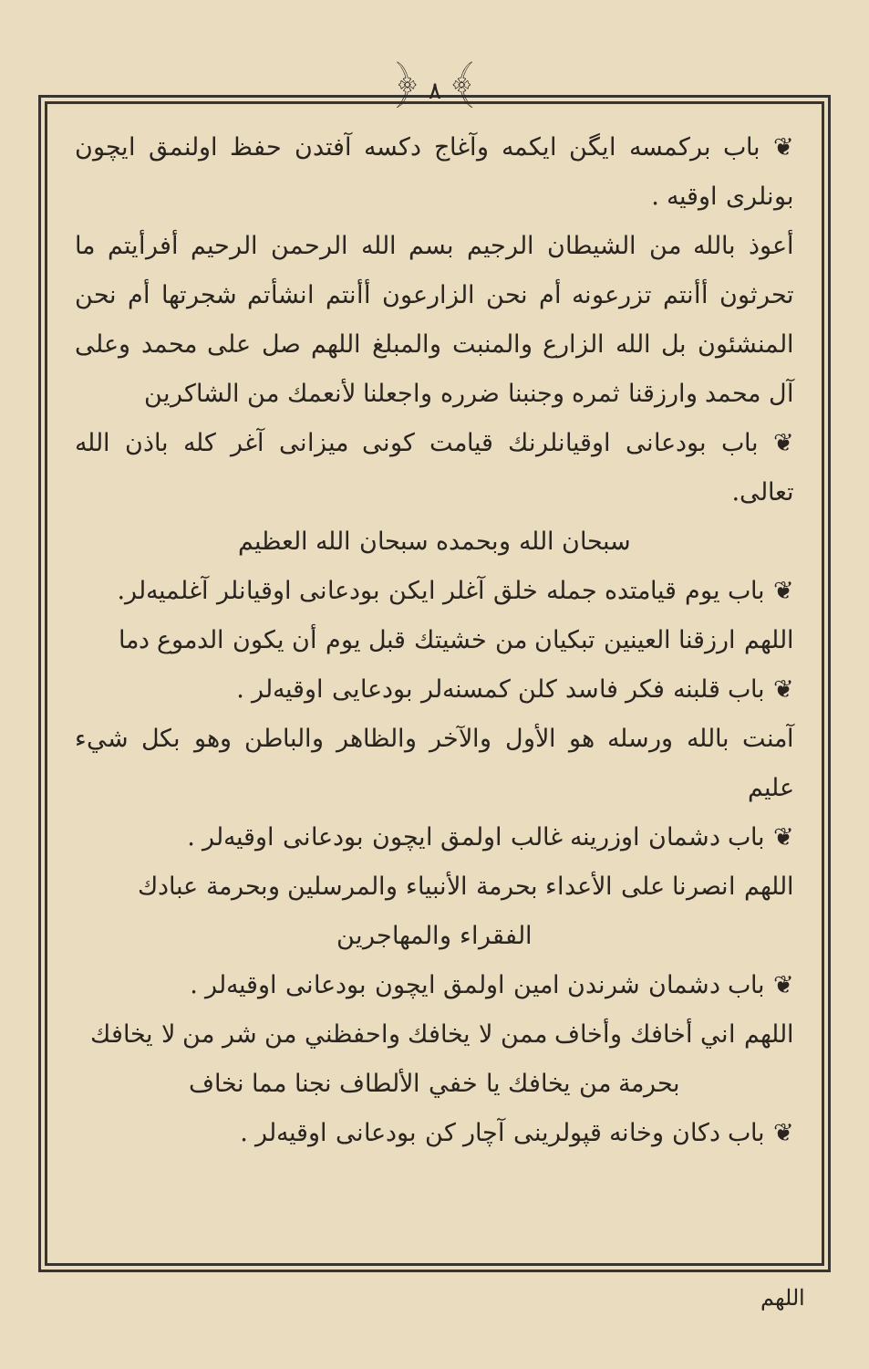﴿ ٨ ﴾
❦ باب برکمسه ایگن ایکمه وآغاج دکسه آفتدن حفظ اولنمق ایچون بونلری اوقیه .
أعوذ بالله من الشيطان الرجيم بسم الله الرحمن الرحيم أفرأيتم ما تحرثون أأنتم تزرعونه أم نحن الزارعون أأنتم انشأتم شجرتها أم نحن المنشئون بل الله الزارع والمنبت والمبلغ اللهم صل على محمد وعلى آل محمد وارزقنا ثمره وجنبنا ضرره واجعلنا لأنعمك من الشاكرين
❦ باب بودعانی اوقیانلرنك قیامت کونی میزانی آغر کله باذن الله تعالى.
سبحان الله وبحمده سبحان الله العظيم
❦ باب یوم قیامتده جمله خلق آغلر ایکن بودعانی اوقیانلر آغلمیه‌لر.
اللهم ارزقنا العينين تبكيان من خشيتك قبل يوم أن يكون الدموع دما
❦ باب قلبنه فکر فاسد کلن کمسنه‌لر بودعایی اوقیه‌لر .
آمنت بالله ورسله هو الأول والآخر والظاهر والباطن وهو بكل شيء عليم
❦ باب دشمان اوزرینه غالب اولمق ایچون بودعانی اوقیه‌لر .
اللهم انصرنا على الأعداء بحرمة الأنبياء والمرسلين وبحرمة عبادك
الفقراء والمهاجرين
❦ باب دشمان شرندن امین اولمق ایچون بودعانی اوقیه‌لر .
اللهم اني أخافك وأخاف ممن لا يخافك واحفظني من شر من لا يخافك
بحرمة من يخافك يا خفي الألطاف نجنا مما نخاف
❦ باب دکان وخانه قپولرینی آچار کن بودعانی اوقیه‌لر .
اللهم